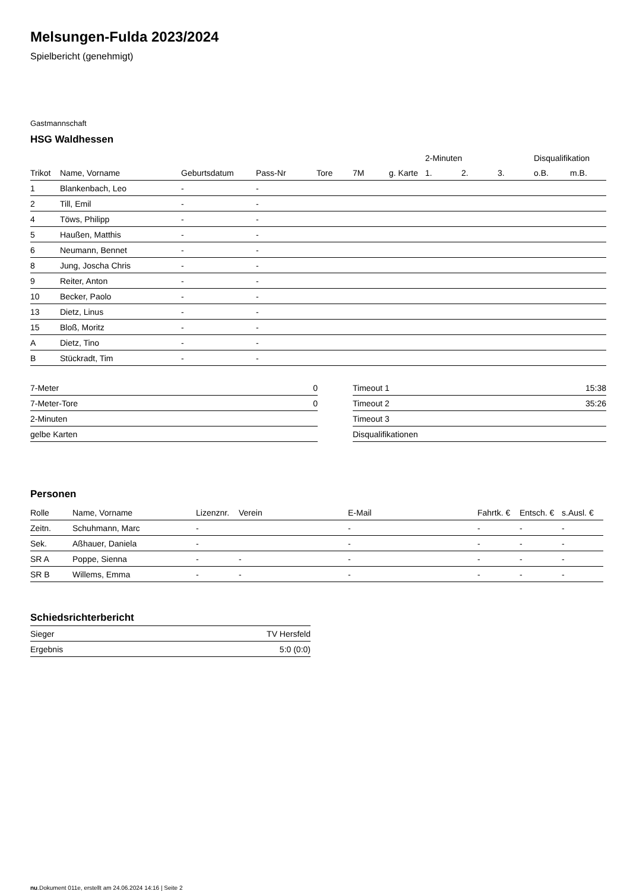Melsungen-Fulda 2023/2024
Spielbericht (genehmigt)
Gastmannschaft
HSG Waldhessen
| | | | | | | | 2-Minuten | | | Disqualifikation | |
| --- | --- | --- | --- | --- | --- | --- | --- | --- | --- | --- | --- |
| Trikot | Name, Vorname | Geburtsdatum | Pass-Nr | Tore | 7M | g. Karte | 1. | 2. | 3. | o.B. | m.B. |
| 1 | Blankenbach, Leo | - | - | | | | | | | | |
| 2 | Till, Emil | - | - | | | | | | | | |
| 4 | Töws, Philipp | - | - | | | | | | | | |
| 5 | Haußen, Matthis | - | - | | | | | | | | |
| 6 | Neumann, Bennet | - | - | | | | | | | | |
| 8 | Jung, Joscha Chris | - | - | | | | | | | | |
| 9 | Reiter, Anton | - | - | | | | | | | | |
| 10 | Becker, Paolo | - | - | | | | | | | | |
| 13 | Dietz, Linus | - | - | | | | | | | | |
| 15 | Bloß, Moritz | - | - | | | | | | | | |
| A | Dietz, Tino | - | - | | | | | | | | |
| B | Stückradt, Tim | - | - | | | | | | | | |
| 7-Meter | 0 |
| 7-Meter-Tore | 0 |
| 2-Minuten | |
| gelbe Karten | |
| Timeout 1 | 15:38 |
| Timeout 2 | 35:26 |
| Timeout 3 | |
| Disqualifikationen | |
Personen
| Rolle | Name, Vorname | Lizenznr. | Verein | E-Mail | Fahrtk. € | Entsch. € | s.Ausl. € |
| --- | --- | --- | --- | --- | --- | --- | --- |
| Zeitn. | Schuhmann, Marc | - | | - | - | - | - |
| Sek. | Aßhauer, Daniela | - | | - | - | - | - |
| SR A | Poppe, Sienna | - | - | - | - | - | - |
| SR B | Willems, Emma | - | - | - | - | - | - |
Schiedsrichterbericht
| Sieger | TV Hersfeld |
| Ergebnis | 5:0 (0:0) |
nu.Dokument 011e, erstellt am 24.06.2024 14:16 | Seite 2